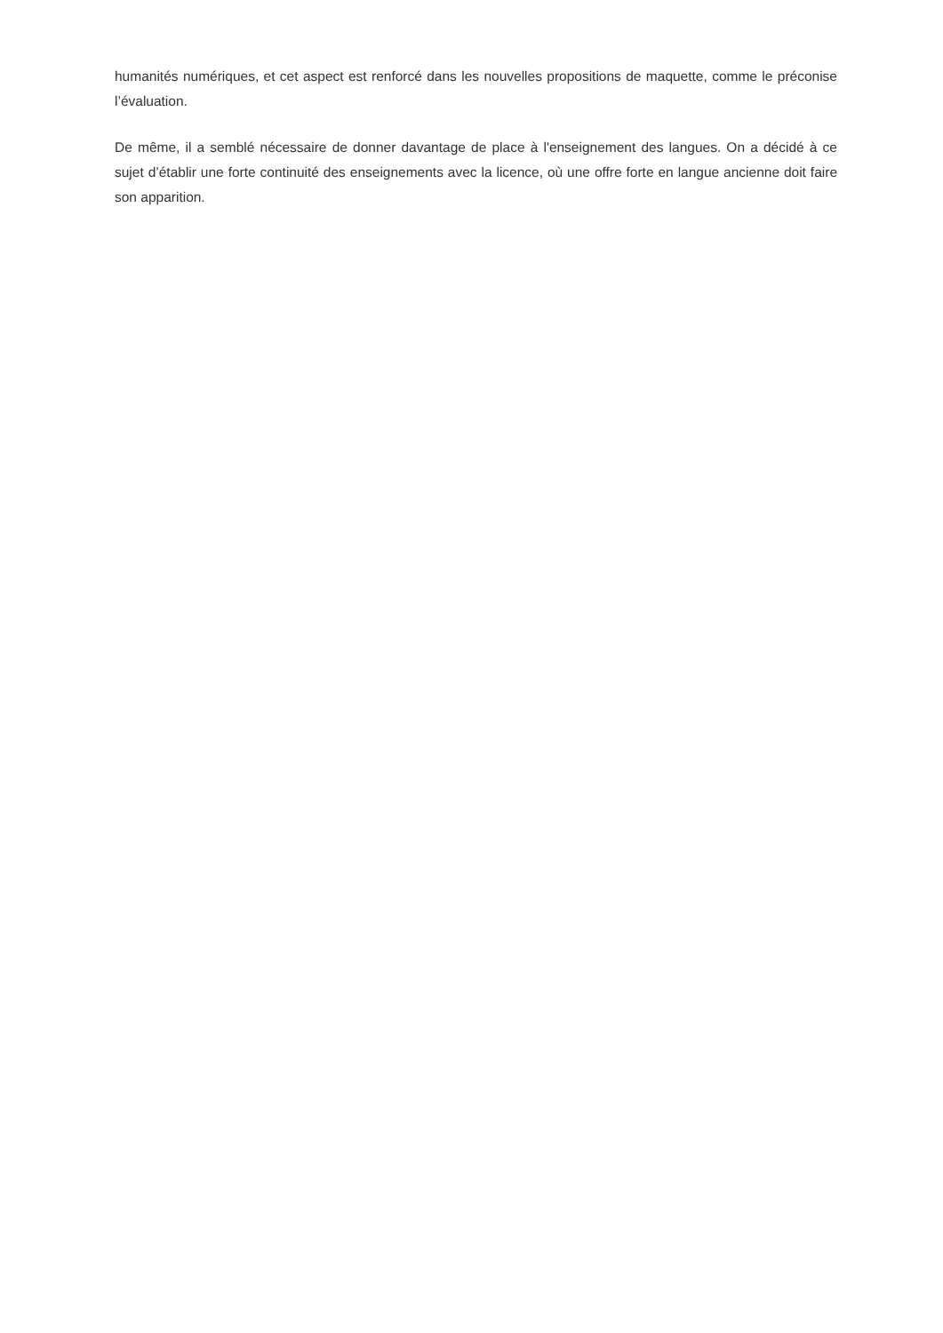humanités numériques, et cet aspect est renforcé dans les nouvelles propositions de maquette, comme le préconise l’évaluation.
De même, il a semblé nécessaire de donner davantage de place à l'enseignement des langues. On a décidé à ce sujet d’établir une forte continuité des enseignements avec la licence, où une offre forte en langue ancienne doit faire son apparition.